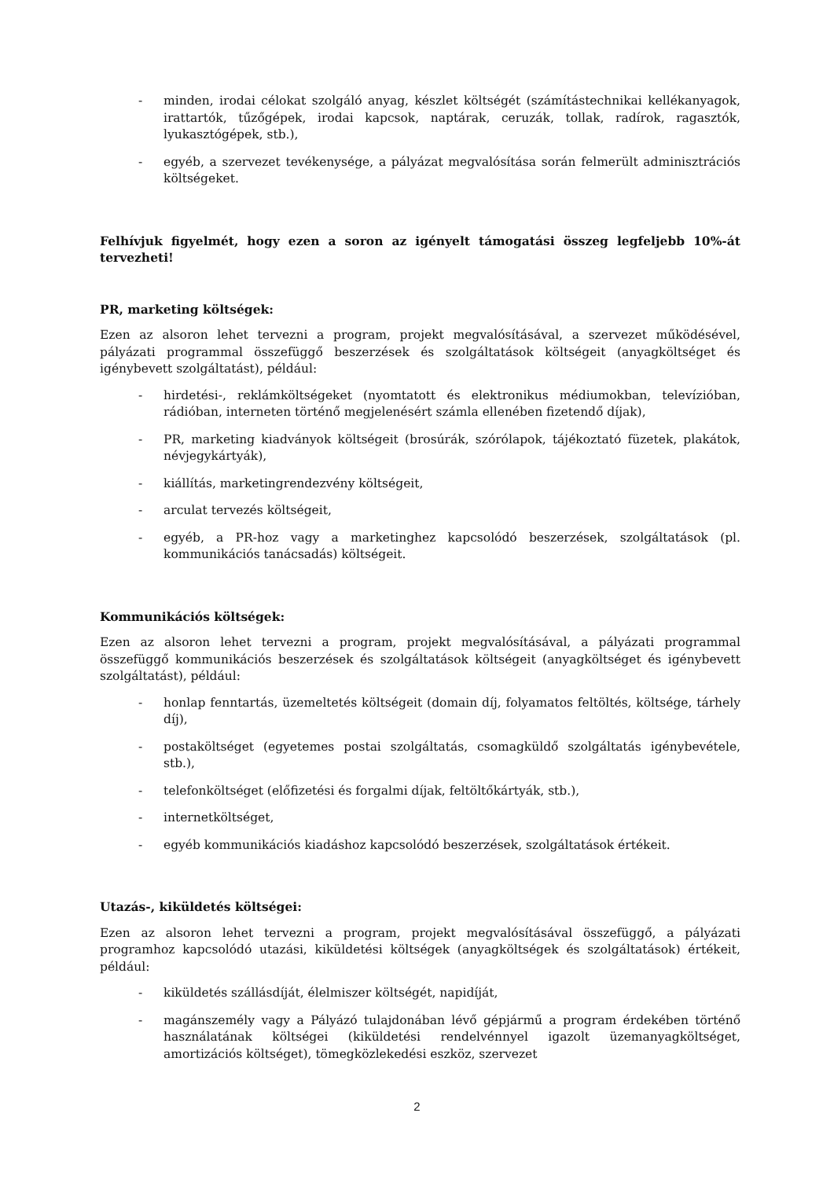- minden, irodai célokat szolgáló anyag, készlet költségét (számítástechnikai kellékanyagok, irattartók, tűzőgépek, irodai kapcsok, naptárak, ceruzák, tollak, radírok, ragasztók, lyukasztógépek, stb.),
- egyéb, a szervezet tevékenysége, a pályázat megvalósítása során felmerült adminisztrációs költségeket.
Felhívjuk figyelmét, hogy ezen a soron az igényelt támogatási összeg legfeljebb 10%-át tervezheti!
PR, marketing költségek:
Ezen az alsoron lehet tervezni a program, projekt megvalósításával, a szervezet működésével, pályázati programmal összefüggő beszerzések és szolgáltatások költségeit (anyagköltséget és igénybevett szolgáltatást), például:
- hirdetési-, reklámköltségeket (nyomtatott és elektronikus médiumokban, televízióban, rádióban, interneten történő megjelenésért számla ellenében fizetendő díjak),
- PR, marketing kiadványok költségeit (brosúrák, szórólapok, tájékoztató füzetek, plakátok, névjegykártyák),
- kiállítás, marketingrendezvény költségeit,
- arculat tervezés költségeit,
- egyéb, a PR-hoz vagy a marketinghez kapcsolódó beszerzések, szolgáltatások (pl. kommunikációs tanácsadás) költségeit.
Kommunikációs költségek:
Ezen az alsoron lehet tervezni a program, projekt megvalósításával, a pályázati programmal összefüggő kommunikációs beszerzések és szolgáltatások költségeit (anyagköltséget és igénybevett szolgáltatást), például:
- honlap fenntartás, üzemeltetés költségeit (domain díj, folyamatos feltöltés, költsége, tárhely díj),
- postaköltséget (egyetemes postai szolgáltatás, csomagküldő szolgáltatás igénybevétele, stb.),
- telefonköltséget (előfizetési és forgalmi díjak, feltöltőkártyák, stb.),
- internetköltséget,
- egyéb kommunikációs kiadáshoz kapcsolódó beszerzések, szolgáltatások értékeit.
Utazás-, kiküldetés költségei:
Ezen az alsoron lehet tervezni a program, projekt megvalósításával összefüggő, a pályázati programhoz kapcsolódó utazási, kiküldetési költségek (anyagköltségek és szolgáltatások) értékeit, például:
- kiküldetés szállásdíját, élelmiszer költségét, napidíját,
- magánszemély vagy a Pályázó tulajdonában lévő gépjármű a program érdekében történő használatának költségei (kiküldetési rendelvénnyel igazolt üzemanyagköltséget, amortizációs költséget), tömegközlekedési eszköz, szervezet
2